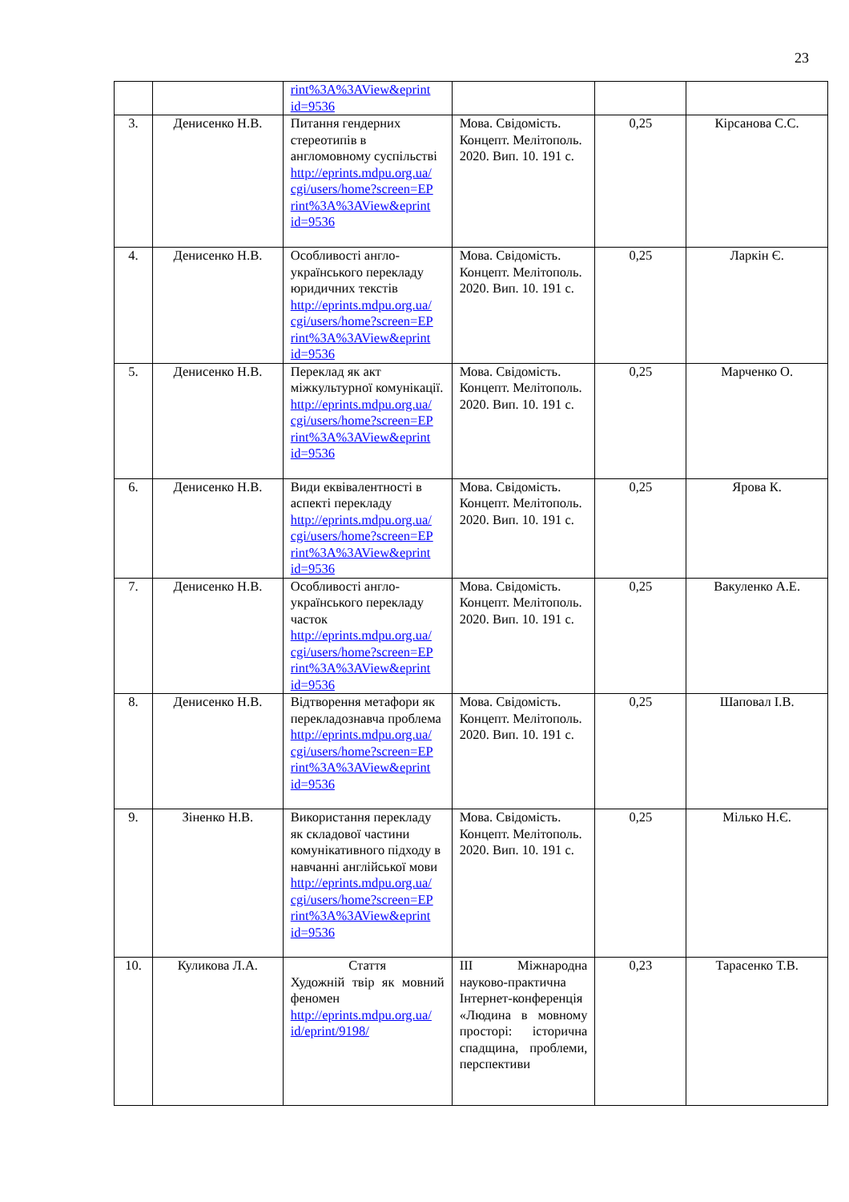23
| | | rint%3A%3AView&eprint id=9536 | | | |
| 3. | Денисенко Н.В. | Питання гендерних стереотипів в англомовному суспільстві http://eprints.mdpu.org.ua/ cgi/users/home?screen=EP rint%3A%3AView&eprint id=9536 | Мова. Свідомість. Концепт. Мелітополь. 2020. Вип. 10. 191 с. | 0,25 | Кірсанова С.С. |
| 4. | Денисенко Н.В. | Особливості англо-українського перекладу юридичних текстів http://eprints.mdpu.org.ua/ cgi/users/home?screen=EP rint%3A%3AView&eprint id=9536 | Мова. Свідомість. Концепт. Мелітополь. 2020. Вип. 10. 191 с. | 0,25 | Ларкін Є. |
| 5. | Денисенко Н.В. | Переклад як акт міжкультурної комунікації. http://eprints.mdpu.org.ua/ cgi/users/home?screen=EP rint%3A%3AView&eprint id=9536 | Мова. Свідомість. Концепт. Мелітополь. 2020. Вип. 10. 191 с. | 0,25 | Марченко О. |
| 6. | Денисенко Н.В. | Види еквівалентності в аспекті перекладу http://eprints.mdpu.org.ua/ cgi/users/home?screen=EP rint%3A%3AView&eprint id=9536 | Мова. Свідомість. Концепт. Мелітополь. 2020. Вип. 10. 191 с. | 0,25 | Ярова К. |
| 7. | Денисенко Н.В. | Особливості англо-українського перекладу часток http://eprints.mdpu.org.ua/ cgi/users/home?screen=EP rint%3A%3AView&eprint id=9536 | Мова. Свідомість. Концепт. Мелітополь. 2020. Вип. 10. 191 с. | 0,25 | Вакуленко А.Е. |
| 8. | Денисенко Н.В. | Відтворення метафори як перекладознавча проблема http://eprints.mdpu.org.ua/ cgi/users/home?screen=EP rint%3A%3AView&eprint id=9536 | Мова. Свідомість. Концепт. Мелітополь. 2020. Вип. 10. 191 с. | 0,25 | Шаповал І.В. |
| 9. | Зіненко Н.В. | Використання перекладу як складової частини комунікативного підходу в навчанні англійської мови http://eprints.mdpu.org.ua/ cgi/users/home?screen=EP rint%3A%3AView&eprint id=9536 | Мова. Свідомість. Концепт. Мелітополь. 2020. Вип. 10. 191 с. | 0,25 | Мілько Н.Є. |
| 10. | Куликова Л.А. | Стаття Художній твір як мовний феномен http://eprints.mdpu.org.ua/ id/eprint/9198/ | ІІІ Міжнародна науково-практична Інтернет-конференція «Людина в мовному просторі: історична спадщина, проблеми, перспективи | 0,23 | Тарасенко Т.В. |